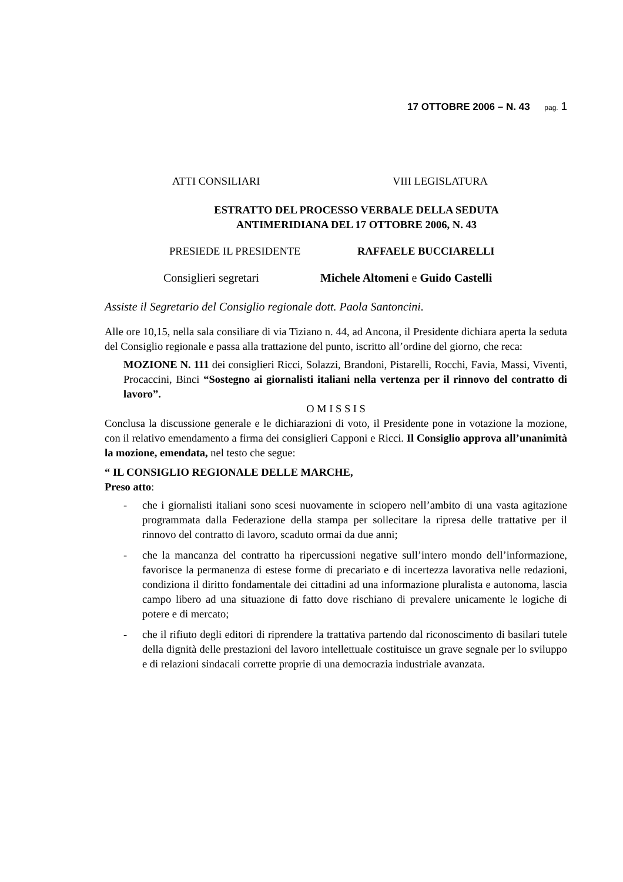17 OTTOBRE 2006 – N. 43 pag. 1
ATTI CONSILIARI VIII LEGISLATURA
ESTRATTO DEL PROCESSO VERBALE DELLA SEDUTA
ANTIMERIDIANA DEL 17 OTTOBRE 2006, N. 43
PRESIEDE IL PRESIDENTE RAFFAELE BUCCIARELLI
Consiglieri segretari Michele Altomeni e Guido Castelli
Assiste il Segretario del Consiglio regionale dott. Paola Santoncini.
Alle ore 10,15, nella sala consiliare di via Tiziano n. 44, ad Ancona, il Presidente dichiara aperta la seduta del Consiglio regionale e passa alla trattazione del punto, iscritto all’ordine del giorno, che reca:
MOZIONE N. 111 dei consiglieri Ricci, Solazzi, Brandoni, Pistarelli, Rocchi, Favia, Massi, Viventi, Procaccini, Binci “Sostegno ai giornalisti italiani nella vertenza per il rinnovo del contratto di lavoro”.
O M I S S I S
Conclusa la discussione generale e le dichiarazioni di voto, il Presidente pone in votazione la mozione, con il relativo emendamento a firma dei consiglieri Capponi e Ricci. Il Consiglio approva all’unanimità la mozione, emendata, nel testo che segue:
“ IL CONSIGLIO REGIONALE DELLE MARCHE,
Preso atto:
- che i giornalisti italiani sono scesi nuovamente in sciopero nell’ambito di una vasta agitazione programmata dalla Federazione della stampa per sollecitare la ripresa delle trattative per il rinnovo del contratto di lavoro, scaduto ormai da due anni;
- che la mancanza del contratto ha ripercussioni negative sull’intero mondo dell’informazione, favorisce la permanenza di estese forme di precariato e di incertezza lavorativa nelle redazioni, condiziona il diritto fondamentale dei cittadini ad una informazione pluralista e autonoma, lascia campo libero ad una situazione di fatto dove rischiano di prevalere unicamente le logiche di potere e di mercato;
- che il rifiuto degli editori di riprendere la trattativa partendo dal riconoscimento di basilari tutele della dignità delle prestazioni del lavoro intellettuale costituisce un grave segnale per lo sviluppo e di relazioni sindacali corrette proprie di una democrazia industriale avanzata.